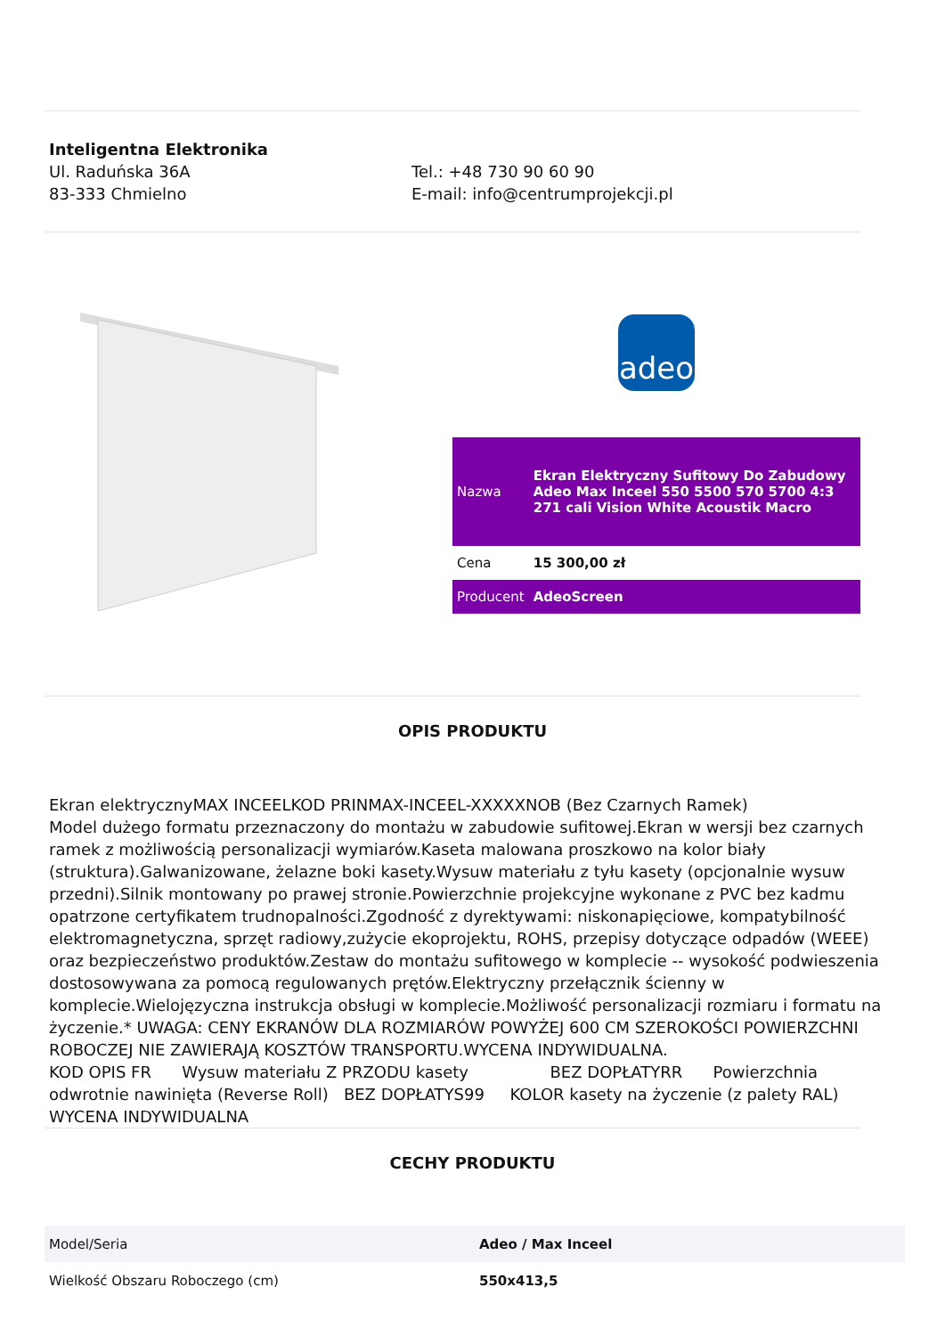Inteligentna Elektronika
Ul. Raduńska 36A
83-333 Chmielno
Tel.: +48 730 90 60 90
E-mail: info@centrumprojekcji.pl
adeo
| Nazwa | Ekran Elektryczny Sufitowy Do Zabudowy Adeo Max Inceel 550 5500 570 5700 4:3 271 cali Vision White Acoustik Macro |
| Cena | 15 300,00 zł |
| Producent | AdeoScreen |
OPIS PRODUKTU
Ekran elektrycznyMAX INCEELKOD PRINMAX-INCEEL-XXXXXNOB (Bez Czarnych Ramek)
Model dużego formatu przeznaczony do montażu w zabudowie sufitowej.Ekran w wersji bez czarnych ramek z możliwością personalizacji wymiarów.Kaseta malowana proszkowo na kolor biały (struktura).Galwanizowane, żelazne boki kasety.Wysuw materiału z tyłu kasety (opcjonalnie wysuw przedni).Silnik montowany po prawej stronie.Powierzchnie projekcyjne wykonane z PVC bez kadmu opatrzone certyfikatem trudnopalności.Zgodność z dyrektywami: niskonapięciowe, kompatybilność elektromagnetyczna, sprzęt radiowy,zużycie ekoprojektu, ROHS, przepisy dotyczące odpadów (WEEE) oraz bezpieczeństwo produktów.Zestaw do montażu sufitowego w komplecie -- wysokość podwieszenia dostosowywana za pomocą regulowanych prętów.Elektryczny przełącznik ścienny w komplecie.Wielojęzyczna instrukcja obsługi w komplecie.Możliwość personalizacji rozmiaru i formatu na życzenie.* UWAGA: CENY EKRANÓW DLA ROZMIARÓW POWYŻEJ 600 CM SZEROKOŚCI POWIERZCHNI ROBOCZEJ NIE ZAWIERAJĄ KOSZTÓW TRANSPORTU.WYCENA INDYWIDUALNA.
KOD OPIS FR Wysuw materiału Z PRZODU kasety BEZ DOPŁATYRR Powierzchnia odwrotnie nawinięta (Reverse Roll) BEZ DOPŁATYS99 KOLOR kasety na życzenie (z palety RAL) WYCENA INDYWIDUALNA
CECHY PRODUKTU
| Model/Seria | Adeo / Max Inceel |
| Wielkość Obszaru Roboczego (cm) | 550x413,5 |